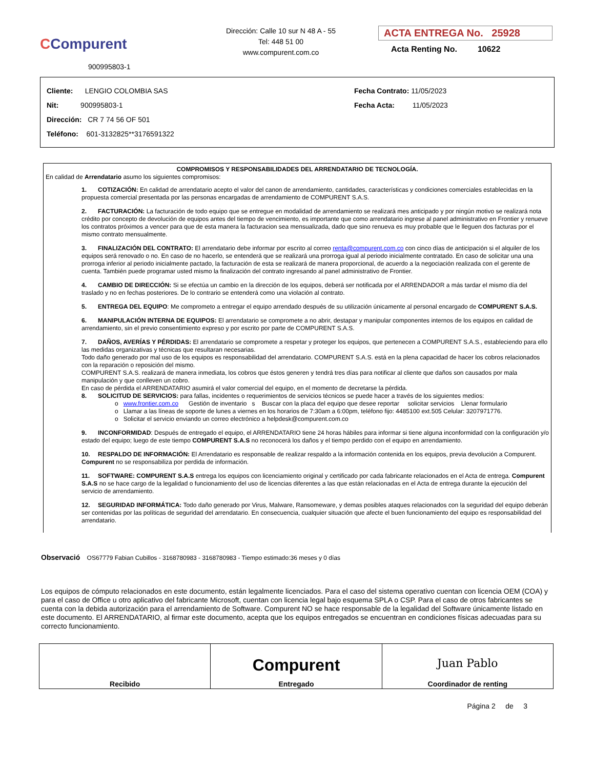CCompurent
900995803-1
Dirección: Calle 10 sur N 48 A - 55
Tel: 448 51 00
www.compurent.com.co
ACTA ENTREGA No. 25928
Acta Renting No. 10622
Cliente: LENGIO COLOMBIA SAS
Nit: 900995803-1
Dirección: CR 7 74 56 OF 501
Teléfono: 601-3132825**3176591322
Fecha Contrato: 11/05/2023
Fecha Acta: 11/05/2023
COMPROMISOS Y RESPONSABILIDADES DEL ARRENDATARIO DE TECNOLOGÍA.
En calidad de Arrendatario asumo los siguientes compromisos:
1. COTIZACIÓN: En calidad de arrendatario acepto el valor del canon de arrendamiento, cantidades, características y condiciones comerciales establecidas en la propuesta comercial presentada por las personas encargadas de arrendamiento de COMPURENT S.A.S.
2. FACTURACIÓN: La facturación de todo equipo que se entregue en modalidad de arrendamiento se realizará mes anticipado y por ningún motivo se realizará nota crédito por concepto de devolución de equipos antes del tiempo de vencimiento, es importante que como arrendatario ingrese al panel administrativo en Frontier y renueve los contratos próximos a vencer para que de esta manera la facturacion sea mensualizada, dado que sino renueva es muy probable que le lleguen dos facturas por el mismo contrato mensualmente.
3. FINALIZACIÓN DEL CONTRATO: El arrendatario debe informar por escrito al correo renta@compurent.com.co con cinco días de anticipación si el alquiler de los equipos será renovado o no. En caso de no hacerlo, se entenderá que se realizará una prorroga igual al periodo inicialmente contratado. En caso de solicitar una una prorroga inferior al periodo inicialmente pactado, la facturación de esta se realizará de manera proporcional, de acuerdo a la negociación realizada con el gerente de cuenta. También puede programar usted mismo la finalización del contrato ingresando al panel administrativo de Frontier.
4. CAMBIO DE DIRECCIÓN: Si se efectúa un cambio en la dirección de los equipos, deberá ser notificada por el ARRENDADOR a más tardar el mismo día del traslado y no en fechas posteriores. De lo contrario se entenderá como una violación al contrato.
5. ENTREGA DEL EQUIPO: Me comprometo a entregar el equipo arrendado después de su utilización únicamente al personal encargado de COMPURENT S.A.S.
6. MANIPULACIÓN INTERNA DE EQUIPOS: El arrendatario se compromete a no abrir, destapar y manipular componentes internos de los equipos en calidad de arrendamiento, sin el previo consentimiento expreso y por escrito por parte de COMPURENT S.A.S.
7. DAÑOS, AVERÍAS Y PÉRDIDAS: El arrendatario se compromete a respetar y proteger los equipos, que pertenecen a COMPURENT S.A.S., estableciendo para ello las medidas organizativas y técnicas que resultaran necesarias.
Todo daño generado por mal uso de los equipos es responsabilidad del arrendatario. COMPURENT S.A.S. está en la plena capacidad de hacer los cobros relacionados con la reparación o reposición del mismo.
COMPURENT S.A.S. realizará de manera inmediata, los cobros que éstos generen y tendrá tres días para notificar al cliente que daños son causados por mala manipulación y que conlleven un cobro.
En caso de pérdida el ARRENDATARIO asumirá el valor comercial del equipo, en el momento de decretarse la pérdida.
8. SOLICITUD DE SERVICIOS: para fallas, incidentes o requerimientos de servicios técnicos se puede hacer a través de los siguientes medios:
o www.frontier.com.co Gestión de inventario s Buscar con la placa del equipo que desee reportar solicitar servicios Llenar formulario
o Llamar a las líneas de soporte de lunes a viernes en los horarios de 7:30am a 6:00pm, teléfono fijo: 4485100 ext.505 Celular: 3207971776.
o Solicitar el servicio enviando un correo electrónico a helpdesk@compurent.com.co
9. INCONFORMIDAD: Después de entregado el equipo, el ARRENDATARIO tiene 24 horas hábiles para informar si tiene alguna inconformidad con la configuración y/o estado del equipo; luego de este tiempo COMPURENT S.A.S no reconocerá los daños y el tiempo perdido con el equipo en arrendamiento.
10. RESPALDO DE INFORMACIÓN: El Arrendatario es responsable de realizar respaldo a la información contenida en los equipos, previa devolución a Compurent. Compurent no se responsabiliza por perdida de información.
11. SOFTWARE: COMPURENT S.A.S entrega los equipos con licenciamiento original y certificado por cada fabricante relacionados en el Acta de entrega. Compurent S.A.S no se hace cargo de la legalidad o funcionamiento del uso de licencias diferentes a las que están relacionadas en el Acta de entrega durante la ejecución del servicio de arrendamiento.
12. SEGURIDAD INFORMÁTICA: Todo daño generado por Virus, Malware, Ransomeware, y demas posibles ataques relacionados con la seguridad del equipo deberán ser contenidas por las políticas de seguridad del arrendatario. En consecuencia, cualquier situación que afecte el buen funcionamiento del equipo es responsabilidad del arrendatario.
Observació OS67779 Fabian Cubillos - 3168780983 - 3168780983 - Tiempo estimado:36 meses y 0 días
Los equipos de cómputo relacionados en este documento, están legalmente licenciados. Para el caso del sistema operativo cuentan con licencia OEM (COA) y para el caso de Office u otro aplicativo del fabricante Microsoft, cuentan con licencia legal bajo esquema SPLA o CSP. Para el caso de otros fabricantes se cuenta con la debida autorización para el arrendamiento de Software. Compurent NO se hace responsable de la legalidad del Software únicamente listado en este documento. El ARRENDATARIO, al firmar este documento, acepta que los equipos entregados se encuentran en condiciones físicas adecuadas para su correcto funcionamiento.
| Recibido | Compurent Entregado | Juan Pablo Coordinador de renting |
Página 2 de 3